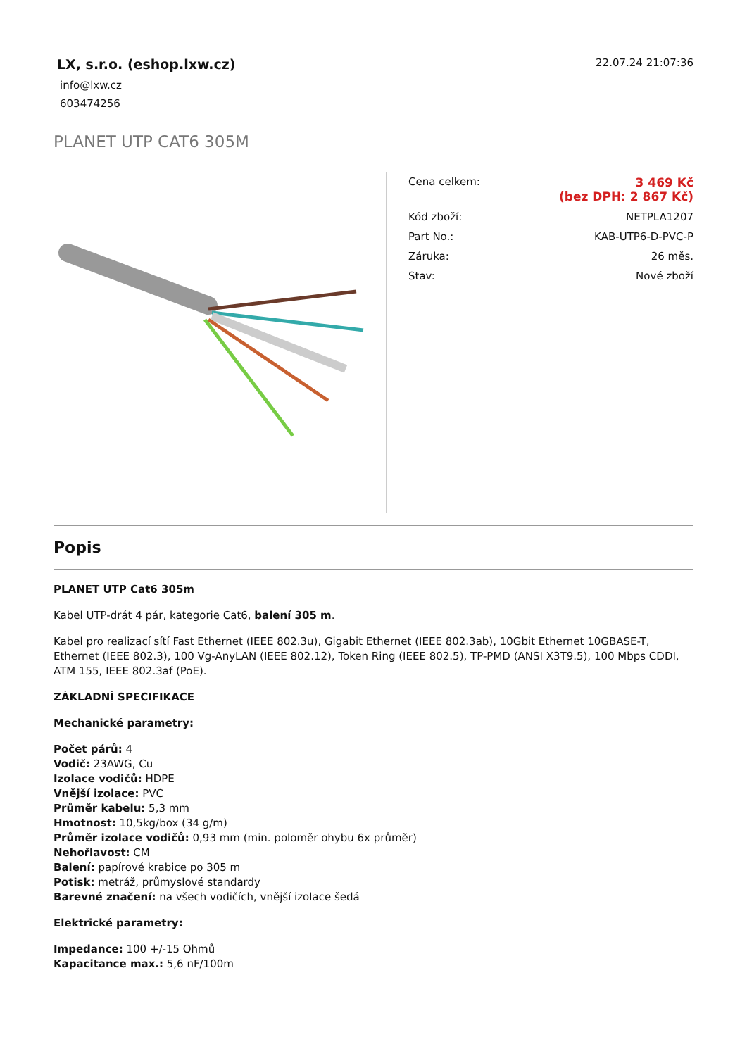LX, s.r.o. (eshop.lxw.cz)
info@lxw.cz
603474256
22.07.24 21:07:36
PLANET UTP CAT6 305M
| Cena celkem: | 3 469 Kč (bez DPH: 2 867 Kč) |
| Kód zboží: | NETPLA1207 |
| Part No.: | KAB-UTP6-D-PVC-P |
| Záruka: | 26 měs. |
| Stav: | Nové zboží |
Popis
PLANET UTP Cat6 305m
Kabel UTP-drát 4 pár, kategorie Cat6, balení 305 m.
Kabel pro realizací sítí Fast Ethernet (IEEE 802.3u), Gigabit Ethernet (IEEE 802.3ab), 10Gbit Ethernet 10GBASE-T, Ethernet (IEEE 802.3), 100 Vg-AnyLAN (IEEE 802.12), Token Ring (IEEE 802.5), TP-PMD (ANSI X3T9.5), 100 Mbps CDDI, ATM 155, IEEE 802.3af (PoE).
ZÁKLADNÍ SPECIFIKACE
Mechanické parametry:
Počet párů: 4
Vodič: 23AWG, Cu
Izolace vodičů: HDPE
Vnější izolace: PVC
Průměr kabelu: 5,3 mm
Hmotnost: 10,5kg/box (34 g/m)
Průměr izolace vodičů: 0,93 mm (min. poloměr ohybu 6x průměr)
Nehořlavost: CM
Balení: papírové krabice po 305 m
Potisk: metráž, průmyslové standardy
Barevné značení: na všech vodičích, vnější izolace šedá
Elektrické parametry:
Impedance: 100 +/-15 Ohmů
Kapacitance max.: 5,6 nF/100m